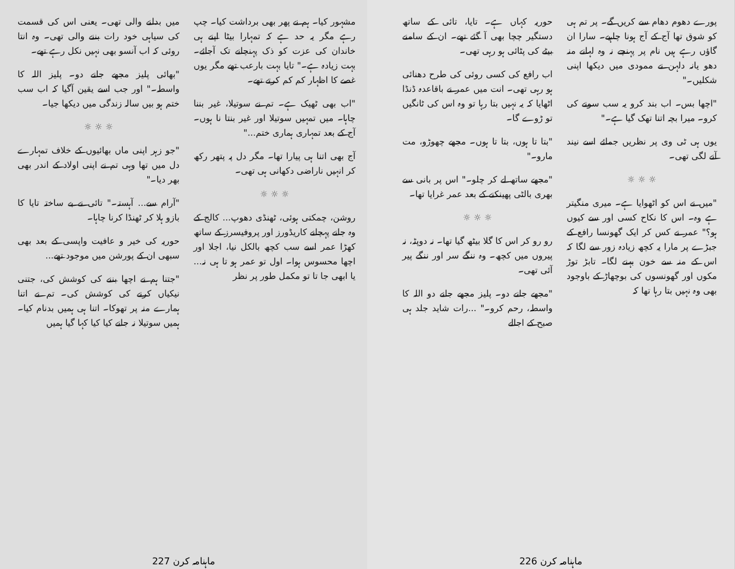مشہور کیا۔ ہم نے پھر بھی برداشت کیا۔ چپ رہے مگر یہ حد ہے کہ تمہارا بیٹا اپنے ہی خاندان کی عزت کو ذک پہنچانے تک آجائے۔ بہت زیادہ ہے۔" تایا بہت بارعب تھے مگر یوں غصے کا اظہار کم کم کرتے تھے۔
"اب بھی ٹھیک ہے۔ تم نے سوتیلا، غیر بننا چاہا۔ میں تمہیں سوتیلا اور غیر بنتا نا ہوں۔ آج کے بعد تمہاری ہماری ختم..."
آج بھی اتنا ہی پیارا تھا۔ مگر دل پہ پتھر رکھ کر انہیں ناراضی دکھانی ہی تھی۔
☼ ☼ ☼
روشن، چمکتی ہوئی، ٹھنڈی دھوپ... کالج کے وہ جانے پہچانے کاریڈورز اور پروفیسرز کے ساتھ کھڑا عمر اسے سب کچھ بالکل نیا، اجلا اور اچھا محسوس ہوا۔ اول تو عمر ہو تا ہی نہ... یا ابھی جا تا تو مکمل طور پر نظر
میں بدلنے والی تھی۔ یعنی اس کی قسمت کی سیاہی خود رات بننے والی تھی۔ وہ انتا روئی کہ اب آنسو بھی نہیں نکل رہے تھے۔
"بھائی پلیز مجھے جانے دو۔ پلیز اللہ کا واسطہ۔" اور جب اسے یقین آگیا کہ اب سب ختم ہو بیں سالہ زندگی میں دیکھا جیا۔
☼ ☼ ☼
"جو زہر اپنی ماں بھائیوں کے خلاف تمہارے دل میں تھا وہی تم نے اپنی اولاد کے اندر بھی بھر دیا۔"
"آرام سے... آہستہ۔" تائی نے بے ساختہ تایا کا بازو ہلا کر ٹھنڈا کرنا چاہا۔
حوریہ کی خیر و عافیت واپسی کے بعد بھی سبھی ان کے پورشن میں موجود تھے...
"جتنا ہم نے اچھا بننے کی کوشش کی، جتنی نیکیاں کرنے کی کوشش کی۔ تم نے اتنا ہمارے منہ پر تھوکا۔ اتنا ہی ہمیں بدنام کیا۔ ہمیں سوتیلا نہ جانے کیا کیا کہا گیا ہمیں
پورے دھوم دھام سے کریں گے۔ پر تم ہی کو شوق تھا آج کے آج ہونا چاہیے۔ سارا ان گاؤں رہے ہیں نام پر پہنچے نہ وہ لہانے منہ دھو یانہ دلہن نے ممودی میں دیکھا اپنی شکلیں۔"
"اچھا بس۔ اب بند کرو یہ سب سونے کی کرو۔ میرا بچہ اتنا تھک گیا ہے۔"
یوں ہی ٹی وی پر نظریں جمائے اسے نیند آنے لگی تھی۔
☼ ☼ ☼
"میں نے اس کو اٹھوایا ہے۔ میری منگیتر ہے وہ۔ اس کا نکاح کسی اور سے کیوں ہو؟" عمر نے کس کر ایک گھونسا رافع کے جبڑے پر مارا یہ کچھ زیادہ زور سے لگا کہ اس کے منہ سے خون بہنے لگا۔ تابڑ توڑ مکوں اور گھونسوں کی بوچھاڑ کے باوجود بھی وہ نہیں بتا رہا تھا کہ
حوریہ کہاں ہے۔ تایا، تائی کے ساتھ دستگیر چچا بھی آ گئے تھے۔ ان کے سامنے بیٹے کی پٹائی ہو رہی تھی۔
اب رافع کی کسی روئی کی طرح دھنائی ہو رہی تھی۔ انت میں عمر نے باقاعدہ ڈنڈا اٹھایا کہ یہ نہیں بتا رہا تو وہ اس کی ٹانگیں تو ڑوے گا۔
"بتا تا ہوں، بتا تا ہوں۔ مجھے چھوڑو، مت مارو۔"
"مجھے ساتھ لے کر چلو۔" اس پر بانی سے بھری بالٹی پھینکنے کے بعد عمر غرایا تھا۔
☼ ☼ ☼
رو رو کر اس کا گلا بیٹھ گیا تھا۔ نہ دوپٹہ، نہ پیروں میں کچھ۔ وہ ننگے سر اور ننگے پیر آئی تھی۔
"مجھے جانے دو۔ پلیز مجھے جانے دو اللہ کا واسطہ، رحم کرو۔" ...رات شاید جلد ہی صبح کے اجالے
227 ماہنامہ کرن 226 ماہنامہ کرن